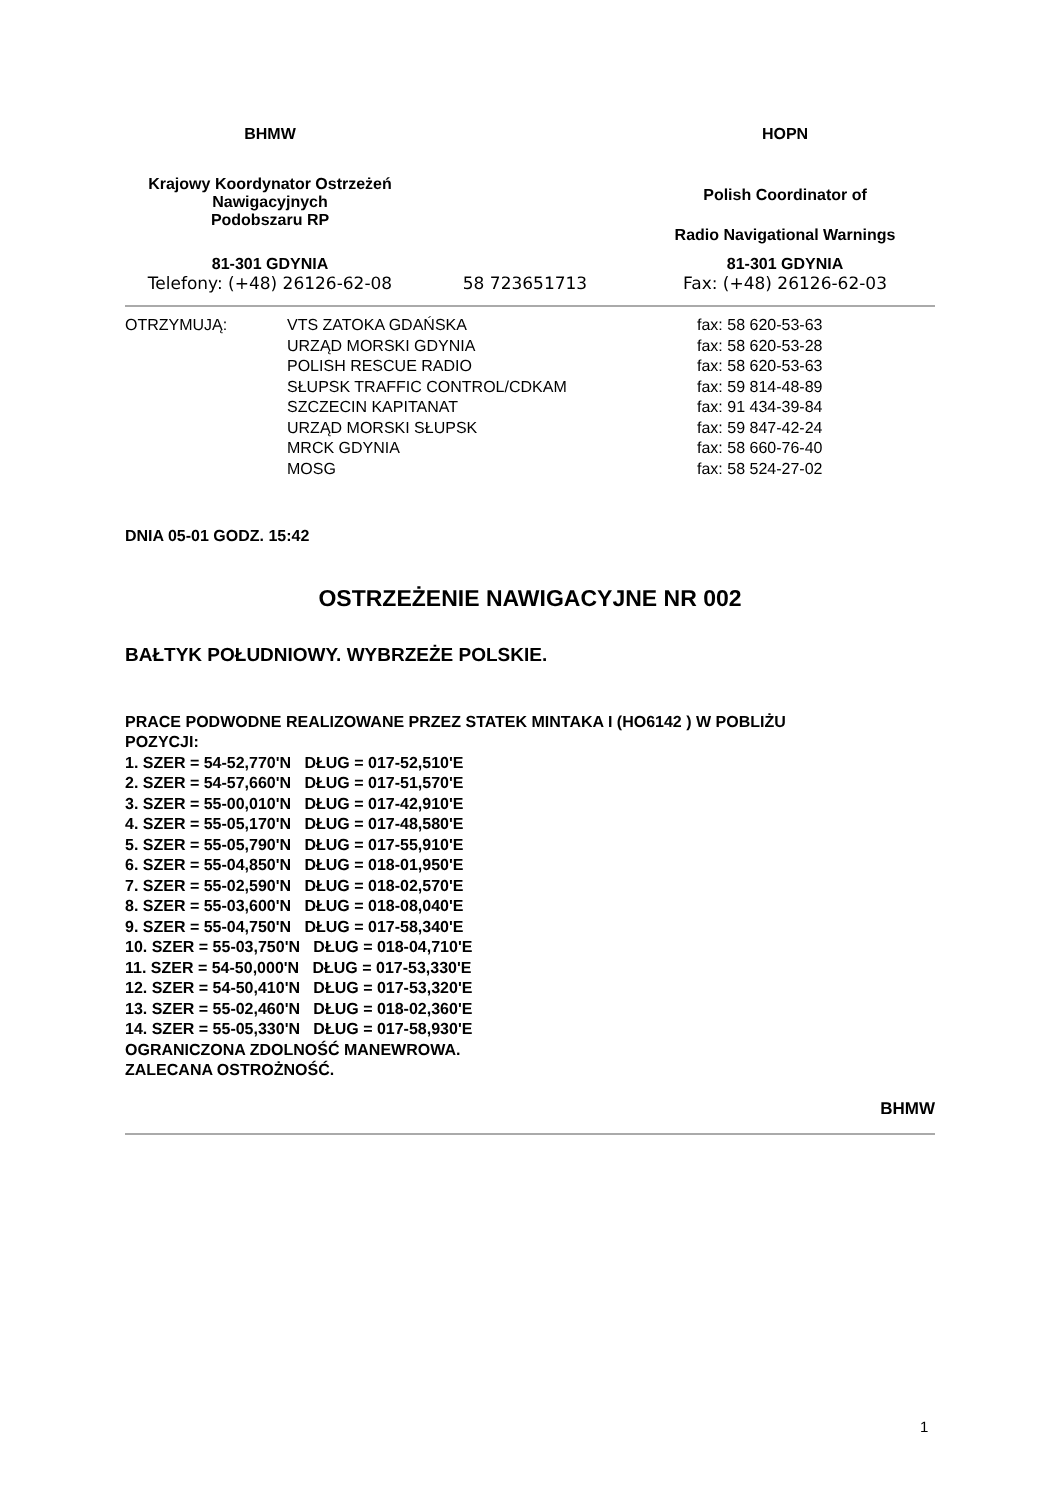| BHMW | | HOPN |
| Krajowy Koordynator Ostrzeżeń Nawigacyjnych Podobszaru RP | | Polish Coordinator of Radio Navigational Warnings |
| 81-301 GDYNIA | | 81-301 GDYNIA |
| Telefony: (+48) 26126-62-08 | 58 723651713 | Fax: (+48) 26126-62-03 |
| OTRZYMUJĄ: | VTS ZATOKA GDAŃSKA URZĄD MORSKI GDYNIA POLISH RESCUE RADIO SŁUPSK TRAFFIC CONTROL/CDKAM SZCZECIN KAPITANAT URZĄD MORSKI SŁUPSK MRCK GDYNIA MOSG | fax: 58 620-53-63 fax: 58 620-53-28 fax: 58 620-53-63 fax: 59 814-48-89 fax: 91 434-39-84 fax: 59 847-42-24 fax: 58 660-76-40 fax: 58 524-27-02 |
DNIA 05-01 GODZ. 15:42
OSTRZEŻENIE NAWIGACYJNE NR 002
BAŁTYK POŁUDNIOWY. WYBRZEŻE POLSKIE.
PRACE PODWODNE REALIZOWANE PRZEZ STATEK MINTAKA I (HO6142 ) W POBLIŻU POZYCJI: 1. SZER = 54-52,770'N DŁUG = 017-52,510'E 2. SZER = 54-57,660'N DŁUG = 017-51,570'E 3. SZER = 55-00,010'N DŁUG = 017-42,910'E 4. SZER = 55-05,170'N DŁUG = 017-48,580'E 5. SZER = 55-05,790'N DŁUG = 017-55,910'E 6. SZER = 55-04,850'N DŁUG = 018-01,950'E 7. SZER = 55-02,590'N DŁUG = 018-02,570'E 8. SZER = 55-03,600'N DŁUG = 018-08,040'E 9. SZER = 55-04,750'N DŁUG = 017-58,340'E 10. SZER = 55-03,750'N DŁUG = 018-04,710'E 11. SZER = 54-50,000'N DŁUG = 017-53,330'E 12. SZER = 54-50,410'N DŁUG = 017-53,320'E 13. SZER = 55-02,460'N DŁUG = 018-02,360'E 14. SZER = 55-05,330'N DŁUG = 017-58,930'E OGRANICZONA ZDOLNOŚĆ MANEWROWA. ZALECANA OSTROŻNOŚĆ.
BHMW
1